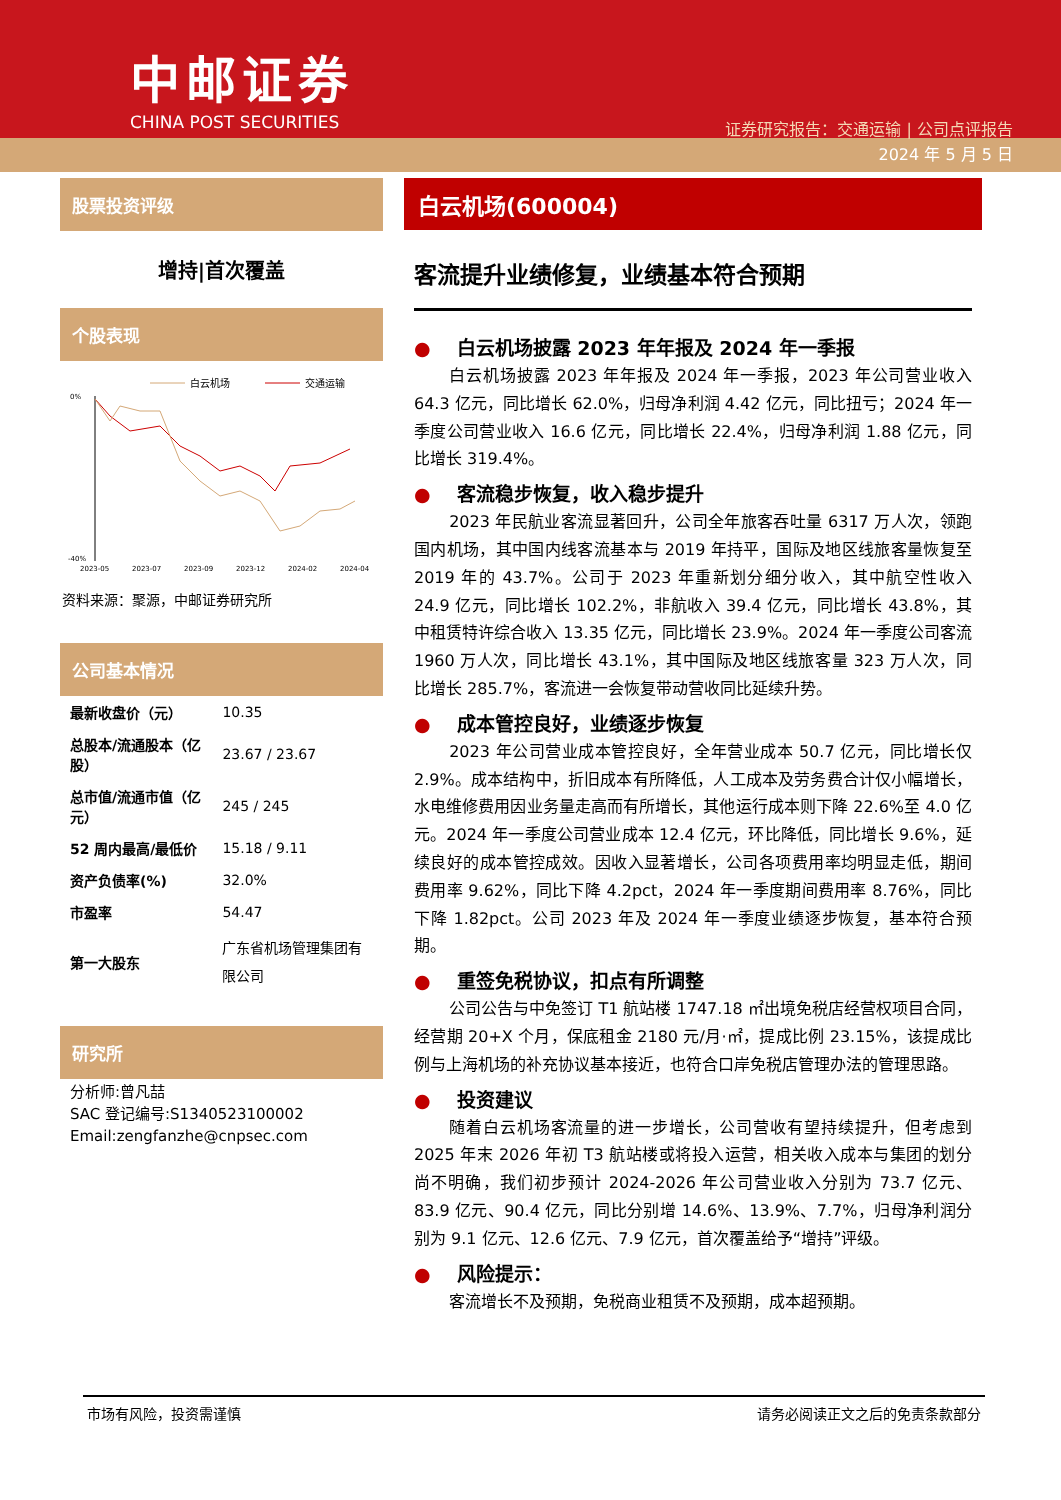中邮证券
CHINA POST SECURITIES
证券研究报告：交通运输 | 公司点评报告
2024 年 5 月 5 日
股票投资评级
增持|首次覆盖
个股表现
白云机场
交通运输
0%
-40%
2023-05
2023-07
2023-09
2023-12
2024-02
2024-04
资料来源：聚源，中邮证券研究所
公司基本情况
| 最新收盘价（元） | 10.35 |
| 总股本/流通股本（亿股） | 23.67 / 23.67 |
| 总市值/流通市值（亿元） | 245 / 245 |
| 52 周内最高/最低价 | 15.18 / 9.11 |
| 资产负债率(%) | 32.0% |
| 市盈率 | 54.47 |
| 第一大股东 | 广东省机场管理集团有限公司 |
研究所
分析师:曾凡喆
SAC 登记编号:S1340523100002
Email:zengfanzhe@cnpsec.com
白云机场(600004)
客流提升业绩修复，业绩基本符合预期
● 白云机场披露 2023 年年报及 2024 年一季报
白云机场披露 2023 年年报及 2024 年一季报，2023 年公司营业收入 64.3 亿元，同比增长 62.0%，归母净利润 4.42 亿元，同比扭亏；2024 年一季度公司营业收入 16.6 亿元，同比增长 22.4%，归母净利润 1.88 亿元，同比增长 319.4%。
● 客流稳步恢复，收入稳步提升
2023 年民航业客流显著回升，公司全年旅客吞吐量 6317 万人次，领跑国内机场，其中国内线客流基本与 2019 年持平，国际及地区线旅客量恢复至 2019 年的 43.7%。公司于 2023 年重新划分细分收入，其中航空性收入 24.9 亿元，同比增长 102.2%，非航收入 39.4 亿元，同比增长 43.8%，其中租赁特许综合收入 13.35 亿元，同比增长 23.9%。2024 年一季度公司客流 1960 万人次，同比增长 43.1%，其中国际及地区线旅客量 323 万人次，同比增长 285.7%，客流进一会恢复带动营收同比延续升势。
● 成本管控良好，业绩逐步恢复
2023 年公司营业成本管控良好，全年营业成本 50.7 亿元，同比增长仅 2.9%。成本结构中，折旧成本有所降低，人工成本及劳务费合计仅小幅增长，水电维修费用因业务量走高而有所增长，其他运行成本则下降 22.6%至 4.0 亿元。2024 年一季度公司营业成本 12.4 亿元，环比降低，同比增长 9.6%，延续良好的成本管控成效。因收入显著增长，公司各项费用率均明显走低，期间费用率 9.62%，同比下降 4.2pct，2024 年一季度期间费用率 8.76%，同比下降 1.82pct。公司 2023 年及 2024 年一季度业绩逐步恢复，基本符合预期。
● 重签免税协议，扣点有所调整
公司公告与中免签订 T1 航站楼 1747.18 ㎡出境免税店经营权项目合同，经营期 20+X 个月，保底租金 2180 元/月·㎡，提成比例 23.15%，该提成比例与上海机场的补充协议基本接近，也符合口岸免税店管理办法的管理思路。
● 投资建议
随着白云机场客流量的进一步增长，公司营收有望持续提升，但考虑到 2025 年末 2026 年初 T3 航站楼或将投入运营，相关收入成本与集团的划分尚不明确，我们初步预计 2024-2026 年公司营业收入分别为 73.7 亿元、83.9 亿元、90.4 亿元，同比分别增 14.6%、13.9%、7.7%，归母净利润分别为 9.1 亿元、12.6 亿元、7.9 亿元，首次覆盖给予“增持”评级。
● 风险提示：
客流增长不及预期，免税商业租赁不及预期，成本超预期。
市场有风险，投资需谨慎 请务必阅读正文之后的免责条款部分